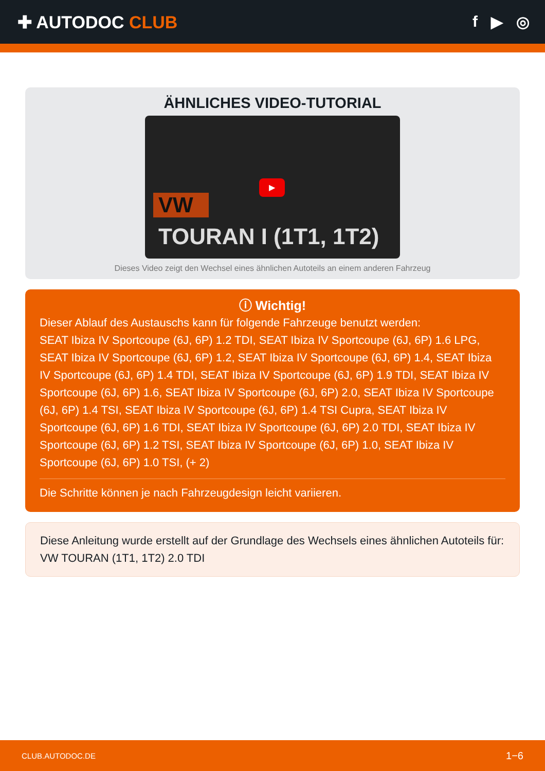✚ AUTODOC CLUB f ▶ ◎
ÄHNLICHES VIDEO-TUTORIAL
▶
VW
TOURAN I (1T1, 1T2)
Dieses Video zeigt den Wechsel eines ähnlichen Autoteils an einem anderen Fahrzeug
ⓘ Wichtig!
Dieser Ablauf des Austauschs kann für folgende Fahrzeuge benutzt werden:
SEAT Ibiza IV Sportcoupe (6J, 6P) 1.2 TDI, SEAT Ibiza IV Sportcoupe (6J, 6P) 1.6 LPG, SEAT Ibiza IV Sportcoupe (6J, 6P) 1.2, SEAT Ibiza IV Sportcoupe (6J, 6P) 1.4, SEAT Ibiza IV Sportcoupe (6J, 6P) 1.4 TDI, SEAT Ibiza IV Sportcoupe (6J, 6P) 1.9 TDI, SEAT Ibiza IV Sportcoupe (6J, 6P) 1.6, SEAT Ibiza IV Sportcoupe (6J, 6P) 2.0, SEAT Ibiza IV Sportcoupe (6J, 6P) 1.4 TSI, SEAT Ibiza IV Sportcoupe (6J, 6P) 1.4 TSI Cupra, SEAT Ibiza IV Sportcoupe (6J, 6P) 1.6 TDI, SEAT Ibiza IV Sportcoupe (6J, 6P) 2.0 TDI, SEAT Ibiza IV Sportcoupe (6J, 6P) 1.2 TSI, SEAT Ibiza IV Sportcoupe (6J, 6P) 1.0, SEAT Ibiza IV Sportcoupe (6J, 6P) 1.0 TSI, (+ 2)
Die Schritte können je nach Fahrzeugdesign leicht variieren.
Diese Anleitung wurde erstellt auf der Grundlage des Wechsels eines ähnlichen Autoteils für: VW TOURAN (1T1, 1T2) 2.0 TDI
CLUB.AUTODOC.DE 1−6